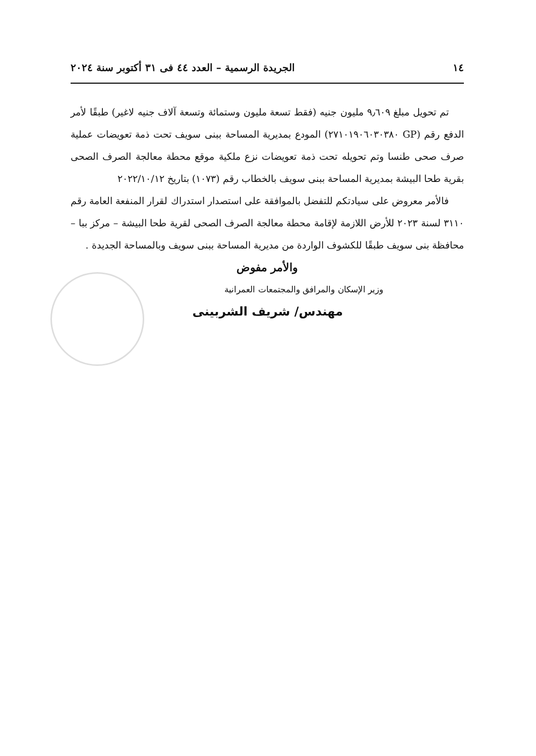١٤ الجريدة الرسمية – العدد ٤٤ فى ٣١ أكتوبر سنة ٢٠٢٤
تم تحويل مبلغ ٩٫٦٠٩ مليون جنيه (فقط تسعة مليون وستمائة وتسعة آلاف جنيه لاغير) طبقًا لأمر الدفع رقم (GP ٢٧١٠١٩٠٦٠٣٠٣٨٠) المودع بمديرية المساحة ببنى سويف تحت ذمة تعويضات عملية صرف صحى طنسا وتم تحويله تحت ذمة تعويضات نزع ملكية موقع محطة معالجة الصرف الصحى بقرية طحا البيشة بمديرية المساحة ببنى سويف بالخطاب رقم (١٠٧٣) بتاريخ ٢٠٢٢/١٠/١٢
فالأمر معروض على سيادتكم للتفضل بالموافقة على استصدار استدراك لقرار المنفعة العامة رقم ٣١١٠ لسنة ٢٠٢٣ للأرض اللازمة لإقامة محطة معالجة الصرف الصحى لقرية طحا البيشة – مركز ببا – محافظة بنى سويف طبقًا للكشوف الواردة من مديرية المساحة ببنى سويف وبالمساحة الجديدة .
والأمر مفوض
وزير الإسكان والمرافق والمجتمعات العمرانية
مهندس/ شريف الشربينى